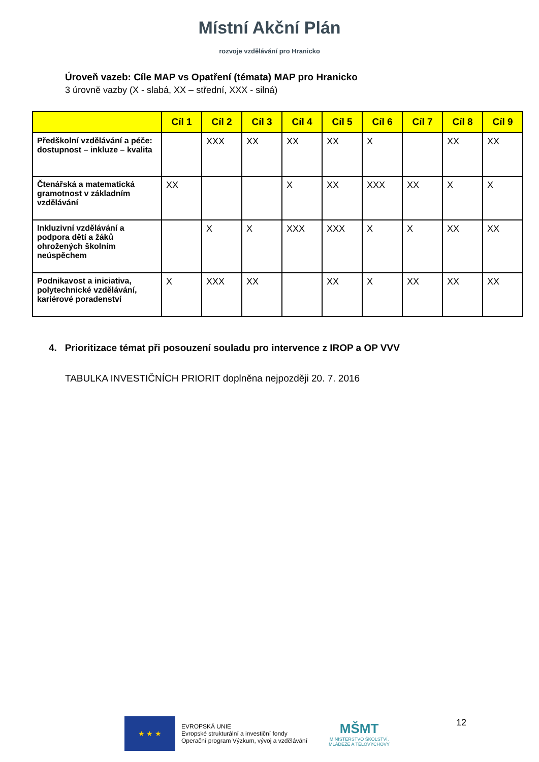Místní Akční Plán
rozvoje vzdělávání pro Hranicko
Úroveň vazeb: Cíle MAP vs Opatření (témata) MAP pro Hranicko
3 úrovně vazby (X - slabá, XX – střední, XXX - silná)
| | Cíl 1 | Cíl 2 | Cíl 3 | Cíl 4 | Cíl 5 | Cíl 6 | Cíl 7 | Cíl 8 | Cíl 9 |
| --- | --- | --- | --- | --- | --- | --- | --- | --- | --- |
| Předškolní vzdělávání a péče: dostupnost – inkluze – kvalita | | XXX | XX | XX | XX | X | | XX | XX |
| Čtenářská a matematická gramotnost v základním vzdělávání | XX | | | X | XX | XXX | XX | X | X |
| Inkluzivní vzdělávání a podpora dětí a žáků ohrožených školním neúspěchem | | X | X | XXX | XXX | X | X | XX | XX |
| Podnikavost a iniciativa, polytechnické vzdělávání, kariérové poradenství | X | XXX | XX | | XX | X | XX | XX | XX |
4. Prioritizace témat při posouzení souladu pro intervence z IROP a OP VVV
TABULKA INVESTIČNÍCH PRIORIT doplněna nejpozději 20. 7. 2016
★ ★ ★
EVROPSKÁ UNIE
Evropské strukturální a investiční fondy
Operační program Výzkum, vývoj a vzdělávání
MŠMT
MINISTERSTVO ŠKOLSTVÍ,
MLÁDEŽE A TĚLOVÝCHOVY
12